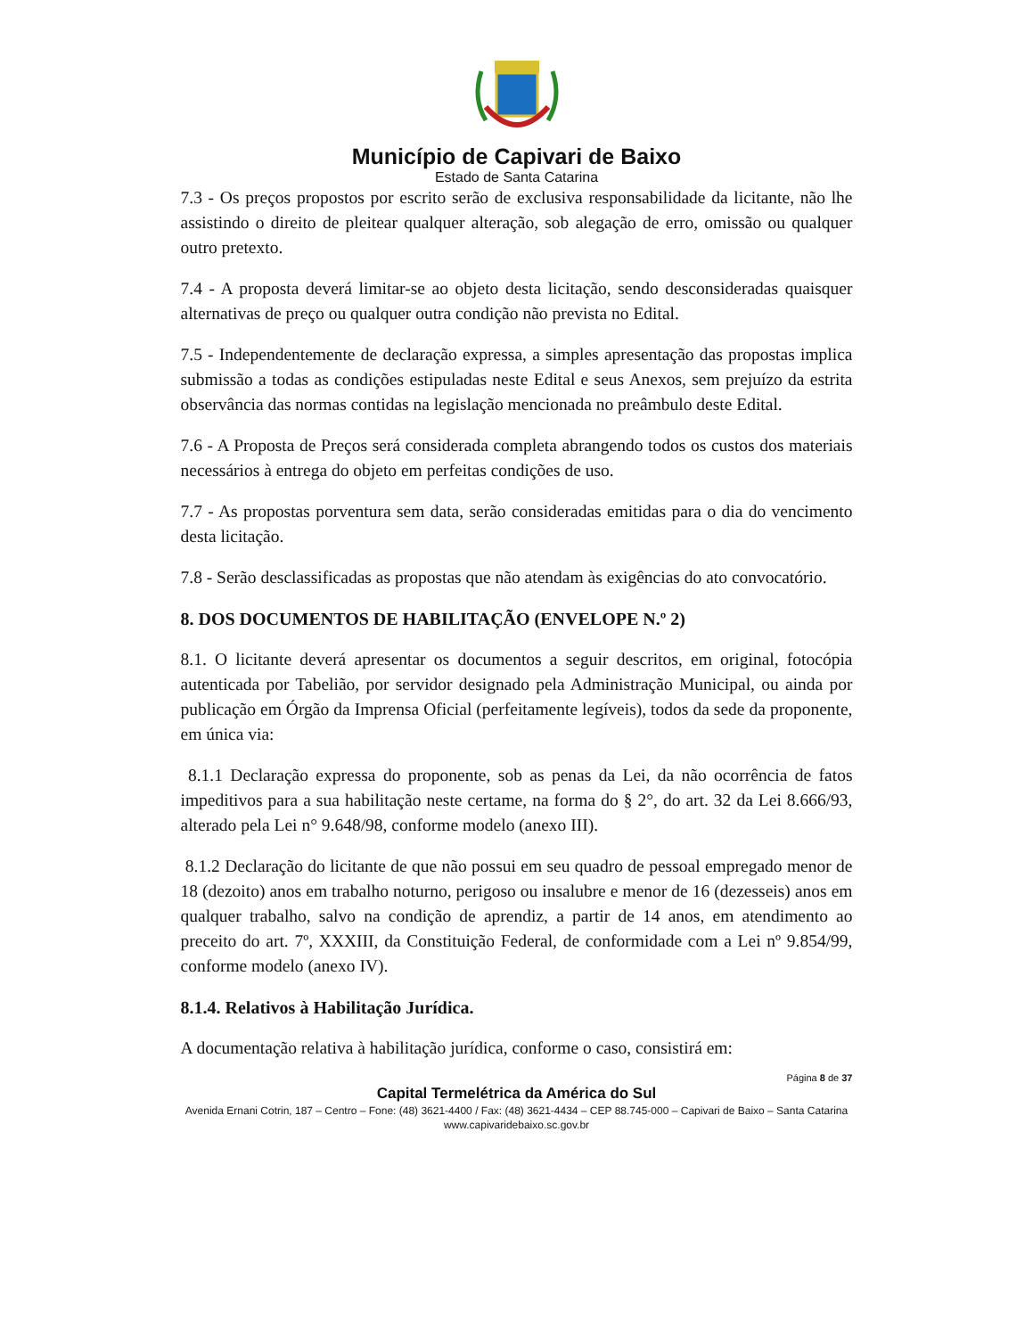Município de Capivari de Baixo
Estado de Santa Catarina
7.3 - Os preços propostos por escrito serão de exclusiva responsabilidade da licitante, não lhe assistindo o direito de pleitear qualquer alteração, sob alegação de erro, omissão ou qualquer outro pretexto.
7.4 - A proposta deverá limitar-se ao objeto desta licitação, sendo desconsideradas quaisquer alternativas de preço ou qualquer outra condição não prevista no Edital.
7.5 - Independentemente de declaração expressa, a simples apresentação das propostas implica submissão a todas as condições estipuladas neste Edital e seus Anexos, sem prejuízo da estrita observância das normas contidas na legislação mencionada no preâmbulo deste Edital.
7.6 - A Proposta de Preços será considerada completa abrangendo todos os custos dos materiais necessários à entrega do objeto em perfeitas condições de uso.
7.7 - As propostas porventura sem data, serão consideradas emitidas para o dia do vencimento desta licitação.
7.8 - Serão desclassificadas as propostas que não atendam às exigências do ato convocatório.
8. DOS DOCUMENTOS DE HABILITAÇÃO (ENVELOPE N.º 2)
8.1. O licitante deverá apresentar os documentos a seguir descritos, em original, fotocópia autenticada por Tabelião, por servidor designado pela Administração Municipal, ou ainda por publicação em Órgão da Imprensa Oficial (perfeitamente legíveis), todos da sede da proponente, em única via:
8.1.1 Declaração expressa do proponente, sob as penas da Lei, da não ocorrência de fatos impeditivos para a sua habilitação neste certame, na forma do § 2°, do art. 32 da Lei 8.666/93, alterado pela Lei n° 9.648/98, conforme modelo (anexo III).
8.1.2 Declaração do licitante de que não possui em seu quadro de pessoal empregado menor de 18 (dezoito) anos em trabalho noturno, perigoso ou insalubre e menor de 16 (dezesseis) anos em qualquer trabalho, salvo na condição de aprendiz, a partir de 14 anos, em atendimento ao preceito do art. 7º, XXXIII, da Constituição Federal, de conformidade com a Lei nº 9.854/99, conforme modelo (anexo IV).
8.1.4. Relativos à Habilitação Jurídica.
A documentação relativa à habilitação jurídica, conforme o caso, consistirá em:
Página 8 de 37
Capital Termelétrica da América do Sul
Avenida Ernani Cotrin, 187 – Centro – Fone: (48) 3621-4400 / Fax: (48) 3621-4434 – CEP 88.745-000 – Capivari de Baixo – Santa Catarina
www.capivaridebaixo.sc.gov.br